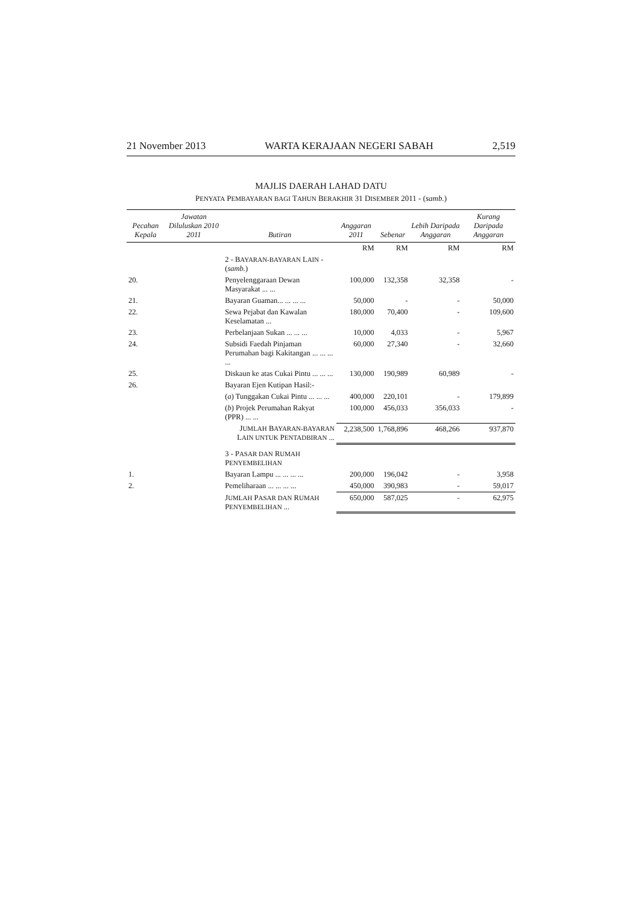21 November 2013 WARTA KERAJAAN NEGERI SABAH 2,519
MAJLIS DAERAH LAHAD DATU
PENYATA PEMBAYARAN BAGI TAHUN BERAKHIR 31 DISEMBER 2011 - (samb.)
| Pecahan Kepala | Jawatan Diluluskan 2010 2011 | Butiran | Anggaran 2011 | Sebenar | Lebih Daripada Anggaran | Kurang Daripada Anggaran |
| --- | --- | --- | --- | --- | --- | --- |
| | | | RM | RM | RM | RM |
| | | 2 - B AYARAN-BAYARAN L AIN - ( samb. ) | | | | |
| 20. | | Penyelenggaraan Dewan Masyarakat ... ... | 100,000 | 132,358 | 32,358 | - |
| 21. | | Bayaran Guaman... ... ... ... | 50,000 | - | - | 50,000 |
| 22. | | Sewa Pejabat dan Kawalan Keselamatan ... | 180,000 | 70,400 | - | 109,600 |
| 23. | | Perbelanjaan Sukan ... ... ... | 10,000 | 4,033 | - | 5,967 |
| 24. | | Subsidi Faedah Pinjaman Perumahan bagi Kakitangan ... ... ... ... | 60,000 | 27,340 | - | 32,660 |
| 25. | | Diskaun ke atas Cukai Pintu ... ... ... | 130,000 | 190,989 | 60,989 | - |
| 26. | | Bayaran Ejen Kutipan Hasil:- | | | | |
| | | ( a ) Tunggakan Cukai Pintu ... ... ... | 400,000 | 220,101 | - | 179,899 |
| | | ( b ) Projek Perumahan Rakyat (PPR) ... ... | 100,000 | 456,033 | 356,033 | - |
| | | J UMLAH B AYARAN-BAYARAN L AIN UNTUK P ENTADBIRAN ... | 2,238,500 | 1,768,896 | 468,266 | 937,870 |
| | | 3 - P ASAR DAN R UMAH P ENYEMBELIHAN | | | | |
| 1. | | Bayaran Lampu ... ... ... ... | 200,000 | 196,042 | - | 3,958 |
| 2. | | Pemeliharaan ... ... ... ... | 450,000 | 390,983 | - | 59,017 |
| | | J UMLAH P ASAR DAN R UMAH P ENYEMBELIHAN ... | 650,000 | 587,025 | - | 62,975 |